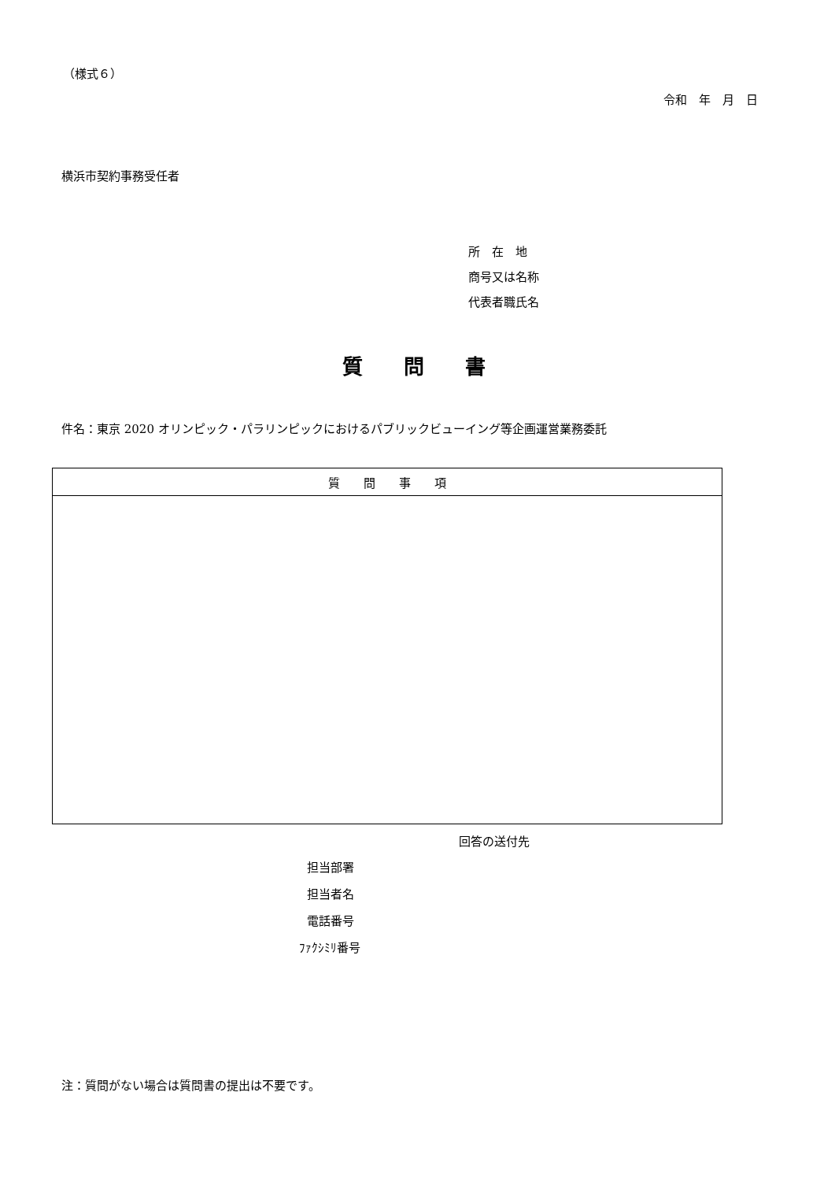（様式６）
令和　年　月　日
横浜市契約事務受任者
所　在　地
商号又は名称
代表者職氏名
質　　問　　書
件名：東京 2020 オリンピック・パラリンピックにおけるパブリックビューイング等企画運営業務委託
| 質 問 事 項 |
| --- |
回答の送付先
担当部署
担当者名
電話番号
ﾌｧｸｼﾐﾘ番号
注：質問がない場合は質問書の提出は不要です。